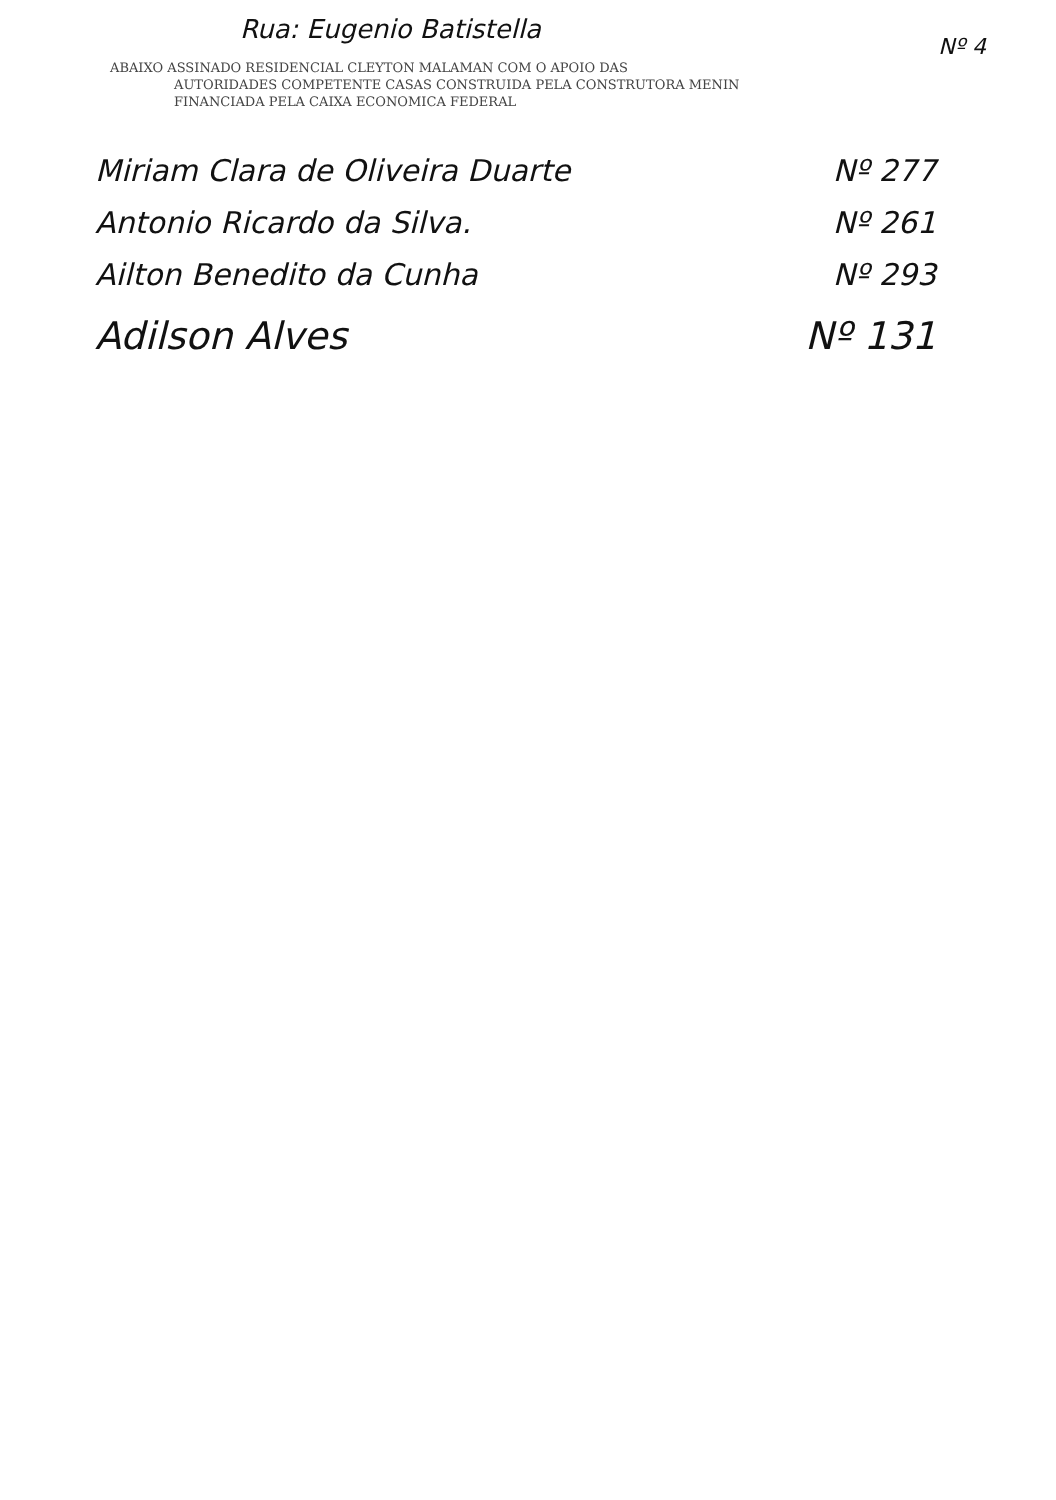Rua: Eugenio Batistella
Nº 4
ABAIXO ASSINADO RESIDENCIAL CLEYTON MALAMAN COM O APOIO DAS
AUTORIDADES COMPETENTE CASAS CONSTRUIDA PELA CONSTRUTORA MENIN
FINANCIADA PELA CAIXA ECONOMICA FEDERAL
Miriam Clara de Oliveira Duarte Nº 277
Antonio Ricardo da Silva. Nº 261
Ailton Benedito da Cunha Nº 293
Adilson Alves Nº 131